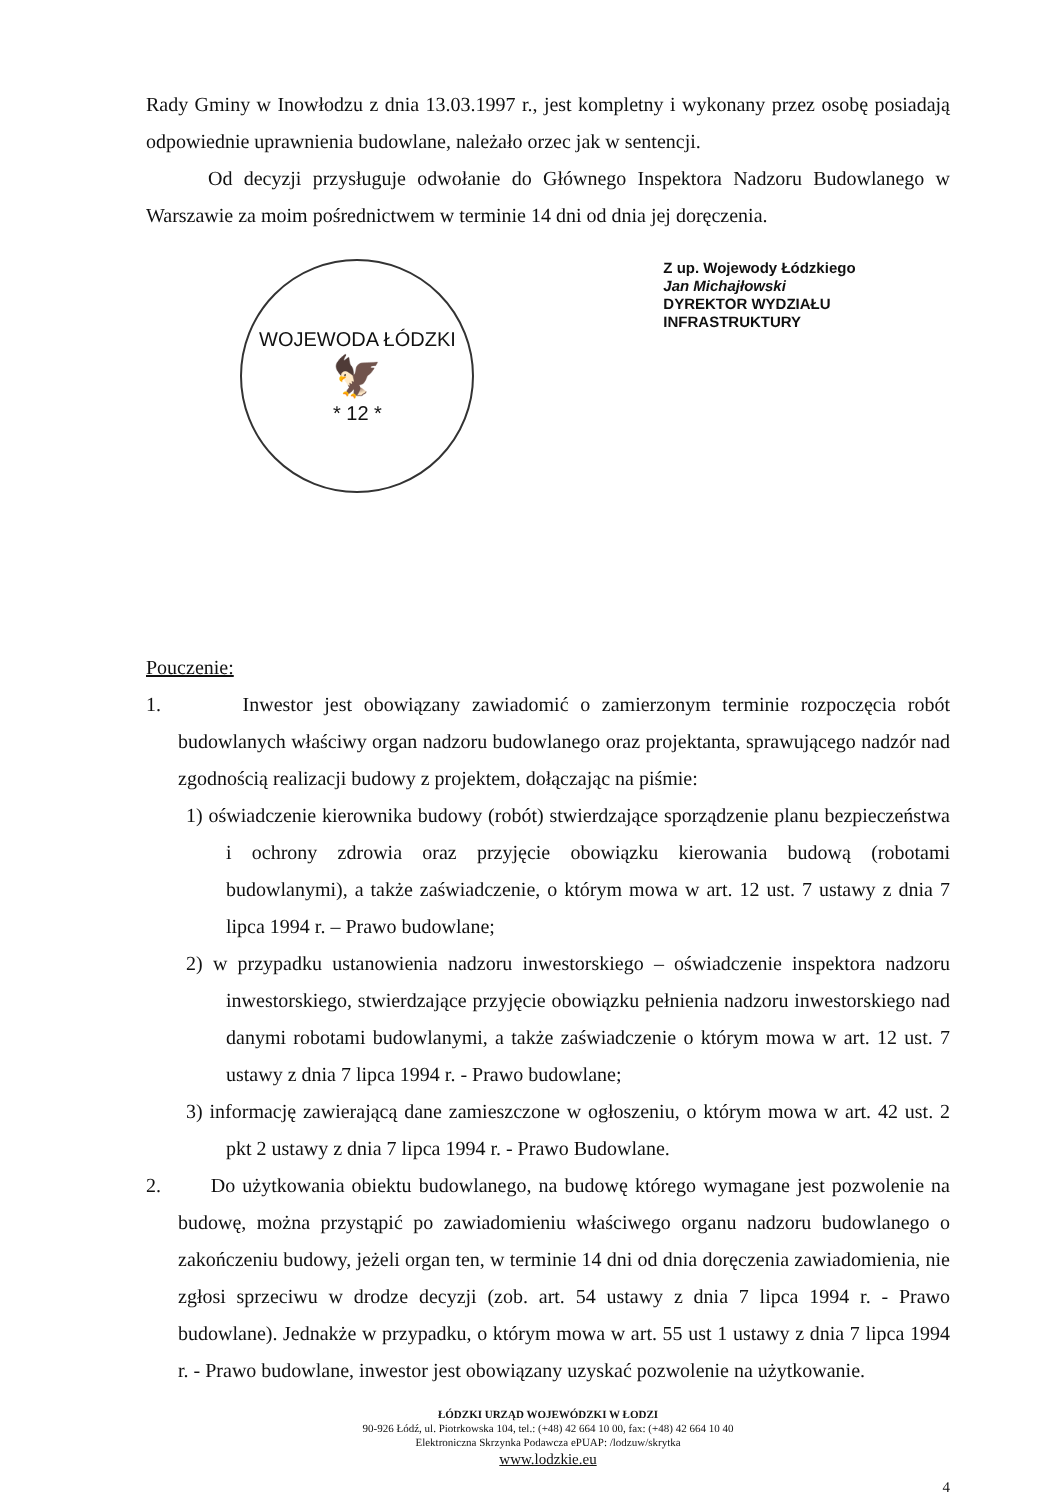Rady Gminy w Inowłodzu z dnia 13.03.1997 r., jest kompletny i wykonany przez osobę posiadają odpowiednie uprawnienia budowlane, należało orzec jak w sentencji.
Od decyzji przysługuje odwołanie do Głównego Inspektora Nadzoru Budowlanego w Warszawie za moim pośrednictwem w terminie 14 dni od dnia jej doręczenia.
WOJEWODA ŁÓDZKI
🦅
* 12 *
Z up. Wojewody Łódzkiego
Jan Michajłowski
DYREKTOR WYDZIAŁU
INFRASTRUKTURY
Pouczenie:
1. Inwestor jest obowiązany zawiadomić o zamierzonym terminie rozpoczęcia robót budowlanych właściwy organ nadzoru budowlanego oraz projektanta, sprawującego nadzór nad zgodnością realizacji budowy z projektem, dołączając na piśmie:
1) oświadczenie kierownika budowy (robót) stwierdzające sporządzenie planu bezpieczeństwa i ochrony zdrowia oraz przyjęcie obowiązku kierowania budową (robotami budowlanymi), a także zaświadczenie, o którym mowa w art. 12 ust. 7 ustawy z dnia 7 lipca 1994 r. – Prawo budowlane;
2) w przypadku ustanowienia nadzoru inwestorskiego – oświadczenie inspektora nadzoru inwestorskiego, stwierdzające przyjęcie obowiązku pełnienia nadzoru inwestorskiego nad danymi robotami budowlanymi, a także zaświadczenie o którym mowa w art. 12 ust. 7 ustawy z dnia 7 lipca 1994 r. - Prawo budowlane;
3) informację zawierającą dane zamieszczone w ogłoszeniu, o którym mowa w art. 42 ust. 2 pkt 2 ustawy z dnia 7 lipca 1994 r. - Prawo Budowlane.
2. Do użytkowania obiektu budowlanego, na budowę którego wymagane jest pozwolenie na budowę, można przystąpić po zawiadomieniu właściwego organu nadzoru budowlanego o zakończeniu budowy, jeżeli organ ten, w terminie 14 dni od dnia doręczenia zawiadomienia, nie zgłosi sprzeciwu w drodze decyzji (zob. art. 54 ustawy z dnia 7 lipca 1994 r. - Prawo budowlane). Jednakże w przypadku, o którym mowa w art. 55 ust 1 ustawy z dnia 7 lipca 1994 r. - Prawo budowlane, inwestor jest obowiązany uzyskać pozwolenie na użytkowanie.
ŁÓDZKI URZĄD WOJEWÓDZKI W ŁODZI
90-926 Łódź, ul. Piotrkowska 104, tel.: (+48) 42 664 10 00, fax: (+48) 42 664 10 40
Elektroniczna Skrzynka Podawcza ePUAP: /lodzuw/skrytka
www.lodzkie.eu
4